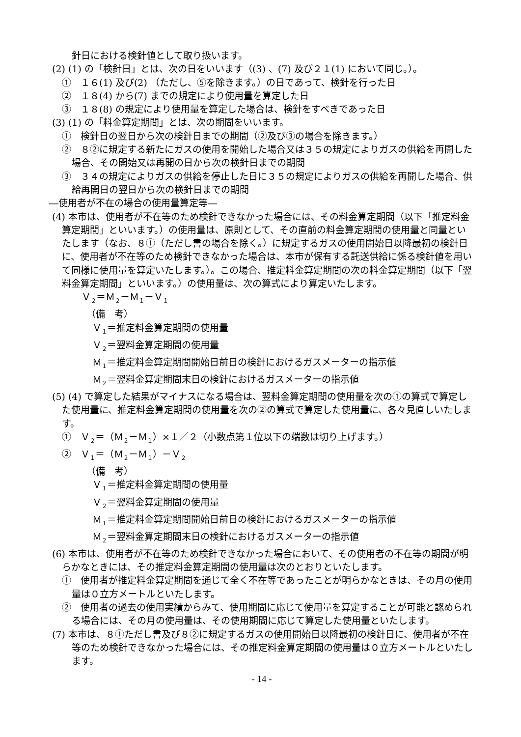針日における検針値として取り扱います。
(2) (1) の「検針日」とは、次の日をいいます（(3) 、(7) 及び２１(1) において同じ。）。
①　１６(1) 及び(2) （ただし、⑤を除きます。）の日であって、検針を行った日
②　１８(4) から(7) までの規定により使用量を算定した日
③　１８(8) の規定により使用量を算定した場合は、検針をすべきであった日
(3) (1) の「料金算定期間」とは、次の期間をいいます。
①　検針日の翌日から次の検針日までの期間（②及び③の場合を除きます。）
②　８②に規定する新たにガスの使用を開始した場合又は３５の規定によりガスの供給を再開した場合、その開始又は再開の日から次の検針日までの期間
③　３４の規定によりガスの供給を停止した日に３５の規定によりガスの供給を再開した場合、供給再開日の翌日から次の検針日までの期間
―使用者が不在の場合の使用量算定等―
(4) 本市は、使用者が不在等のため検針できなかった場合には、その料金算定期間（以下「推定料金算定期間」といいます。）の使用量は、原則として、その直前の料金算定期間の使用量と同量といたします（なお、８①（ただし書の場合を除く。）に規定するガスの使用開始日以降最初の検針日に、使用者が不在等のため検針できなかった場合は、本市が保有する託送供給に係る検針値を用いて同様に使用量を算定いたします。）。この場合、推定料金算定期間の次の料金算定期間（以下「翌料金算定期間」といいます。）の使用量は、次の算式により算定いたします。
Ｖ<sub>２</sub>＝Ｍ<sub>２</sub>－Ｍ<sub>１</sub>－Ｖ<sub>１</sub>
（備　考）
Ｖ<sub>１</sub>＝推定料金算定期間の使用量
Ｖ<sub>２</sub>＝翌料金算定期間の使用量
Ｍ<sub>１</sub>＝推定料金算定期間開始日前日の検針におけるガスメーターの指示値
Ｍ<sub>２</sub>＝翌料金算定期間末日の検針におけるガスメーターの指示値
(5) (4) で算定した結果がマイナスになる場合は、翌料金算定期間の使用量を次の①の算式で算定した使用量に、推定料金算定期間の使用量を次の②の算式で算定した使用量に、各々見直しいたします。
①　Ｖ<sub>２</sub>＝（Ｍ<sub>２</sub>－Ｍ<sub>１</sub>）×１／２（小数点第１位以下の端数は切り上げます。）
②　Ｖ<sub>１</sub>＝（Ｍ<sub>２</sub>－Ｍ<sub>１</sub>）－Ｖ<sub>２</sub>
（備　考）
Ｖ<sub>１</sub>＝推定料金算定期間の使用量
Ｖ<sub>２</sub>＝翌料金算定期間の使用量
Ｍ<sub>１</sub>＝推定料金算定期間開始日前日の検針におけるガスメーターの指示値
Ｍ<sub>２</sub>＝翌料金算定期間末日の検針におけるガスメーターの指示値
(6) 本市は、使用者が不在等のため検針できなかった場合において、その使用者の不在等の期間が明らかなときには、その推定料金算定期間の使用量は次のとおりといたします。
①　使用者が推定料金算定期間を通じて全く不在等であったことが明らかなときは、その月の使用量は０立方メートルといたします。
②　使用者の過去の使用実績からみて、使用期間に応じて使用量を算定することが可能と認められる場合には、その月の使用量は、その使用期間に応じて算定した使用量といたします。
(7) 本市は、８①ただし書及び８②に規定するガスの使用開始日以降最初の検針日に、使用者が不在等のため検針できなかった場合には、その推定料金算定期間の使用量は０立方メートルといたします。
- 14 -